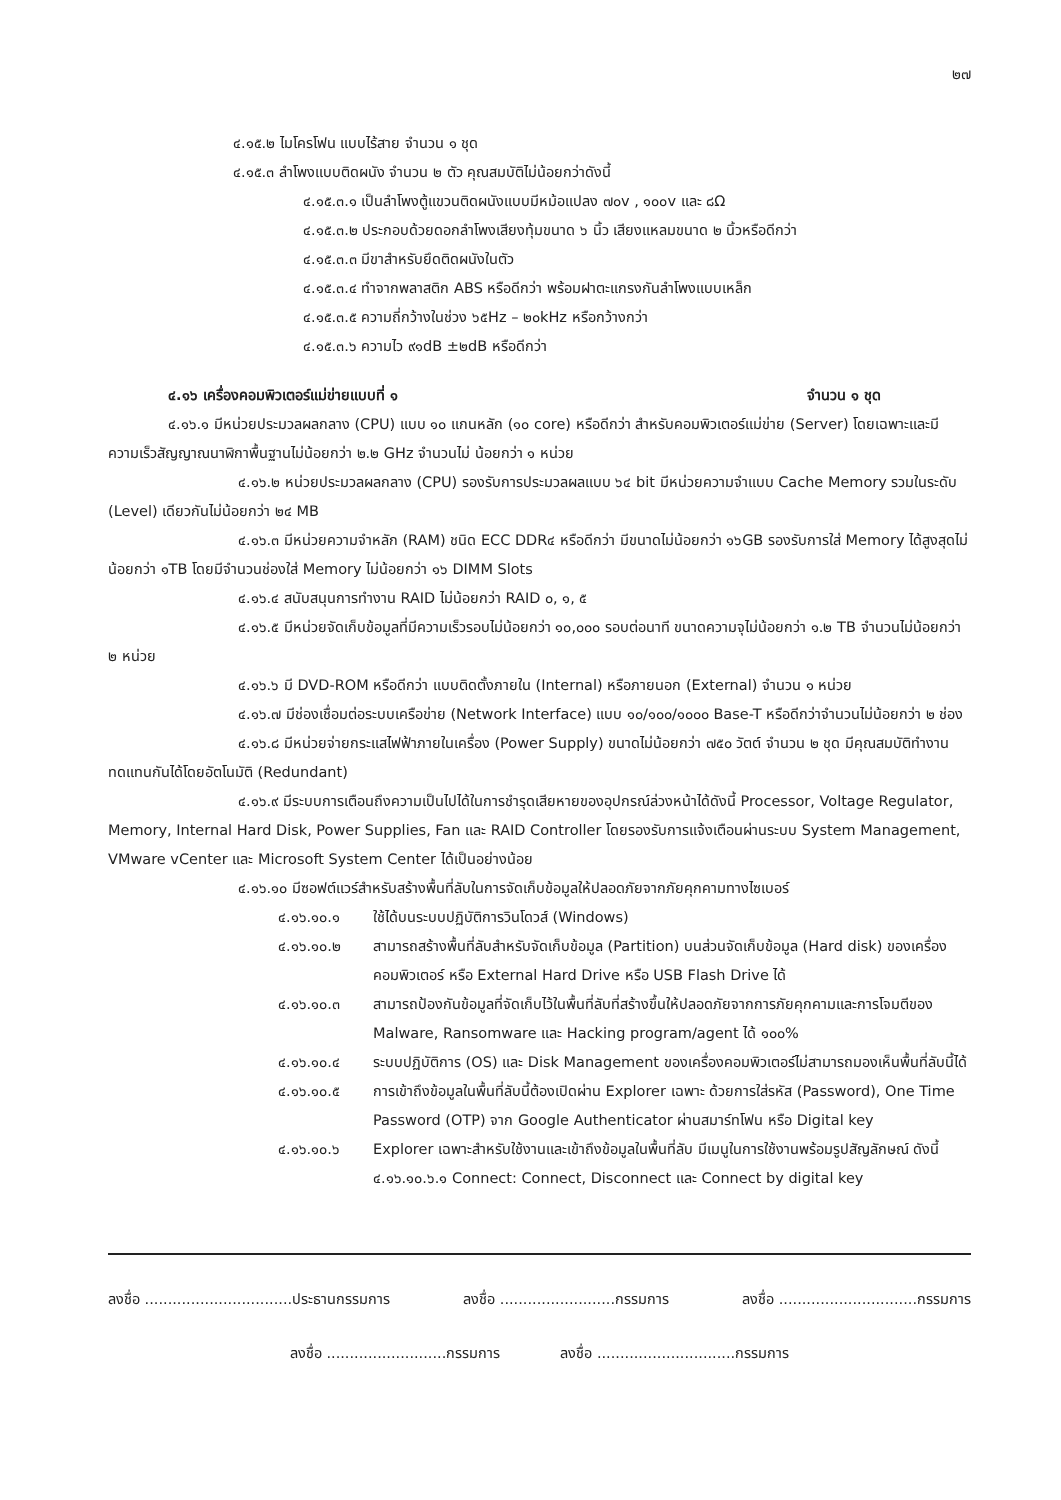๒๗
๔.๑๕.๒ ไมโครโฟน แบบไร้สาย จำนวน ๑ ชุด
๔.๑๕.๓ ลำโพงแบบติดผนัง จำนวน ๒ ตัว คุณสมบัติไม่น้อยกว่าดังนี้
๔.๑๕.๓.๑ เป็นลำโพงตู้แขวนติดผนังแบบมีหม้อแปลง ๗๐v , ๑๐๐v และ ๘Ω
๔.๑๕.๓.๒ ประกอบด้วยดอกลำโพงเสียงทุ้มขนาด ๖ นิ้ว เสียงแหลมขนาด ๒ นิ้วหรือดีกว่า
๔.๑๕.๓.๓ มีขาสำหรับยึดติดผนังในตัว
๔.๑๕.๓.๔ ทำจากพลาสติก ABS หรือดีกว่า พร้อมฝาตะแกรงกันลำโพงแบบเหล็ก
๔.๑๕.๓.๕ ความถี่กว้างในช่วง ๖๕Hz – ๒๐kHz หรือกว้างกว่า
๔.๑๕.๓.๖ ความไว ๙๑dB ±๒dB หรือดีกว่า
๔.๑๖ เครื่องคอมพิวเตอร์แม่ข่ายแบบที่ ๑ จำนวน ๑ ชุด
๔.๑๖.๑ มีหน่วยประมวลผลกลาง (CPU) แบบ ๑๐ แกนหลัก (๑๐ core) หรือดีกว่า สำหรับคอมพิวเตอร์แม่ข่าย (Server) โดยเฉพาะและมีความเร็วสัญญาณนาฬิกาพื้นฐานไม่น้อยกว่า ๒.๒ GHz จำนวนไม่ น้อยกว่า ๑ หน่วย
๔.๑๖.๒ หน่วยประมวลผลกลาง (CPU) รองรับการประมวลผลแบบ ๖๔ bit มีหน่วยความจำแบบ Cache Memory รวมในระดับ (Level) เดียวกันไม่น้อยกว่า ๒๔ MB
๔.๑๖.๓ มีหน่วยความจำหลัก (RAM) ชนิด ECC DDR๔ หรือดีกว่า มีขนาดไม่น้อยกว่า ๑๖GB รองรับการใส่ Memory ได้สูงสุดไม่น้อยกว่า ๑TB โดยมีจำนวนช่องใส่ Memory ไม่น้อยกว่า ๑๖ DIMM Slots
๔.๑๖.๔ สนับสนุนการทำงาน RAID ไม่น้อยกว่า RAID ๐, ๑, ๕
๔.๑๖.๕ มีหน่วยจัดเก็บข้อมูลที่มีความเร็วรอบไม่น้อยกว่า ๑๐,๐๐๐ รอบต่อนาที ขนาดความจุไม่น้อยกว่า ๑.๒ TB จำนวนไม่น้อยกว่า ๒ หน่วย
๔.๑๖.๖ มี DVD-ROM หรือดีกว่า แบบติดตั้งภายใน (Internal) หรือภายนอก (External) จำนวน ๑ หน่วย
๔.๑๖.๗ มีช่องเชื่อมต่อระบบเครือข่าย (Network Interface) แบบ ๑๐/๑๐๐/๑๐๐๐ Base-T หรือดีกว่าจำนวนไม่น้อยกว่า ๒ ช่อง
๔.๑๖.๘ มีหน่วยจ่ายกระแสไฟฟ้าภายในเครื่อง (Power Supply) ขนาดไม่น้อยกว่า ๗๕๐ วัตต์ จำนวน ๒ ชุด มีคุณสมบัติทำงานทดแทนกันได้โดยอัตโนมัติ (Redundant)
๔.๑๖.๙ มีระบบการเตือนถึงความเป็นไปได้ในการชำรุดเสียหายของอุปกรณ์ล่วงหน้าได้ดังนี้ Processor, Voltage Regulator, Memory, Internal Hard Disk, Power Supplies, Fan และ RAID Controller โดยรองรับการแจ้งเตือนผ่านระบบ System Management, VMware vCenter และ Microsoft System Center ได้เป็นอย่างน้อย
๔.๑๖.๑๐ มีซอฟต์แวร์สำหรับสร้างพื้นที่ลับในการจัดเก็บข้อมูลให้ปลอดภัยจากภัยคุกคามทางไซเบอร์
๔.๑๖.๑๐.๑ ใช้ได้บนระบบปฏิบัติการวินโดวส์ (Windows)
๔.๑๖.๑๐.๒ สามารถสร้างพื้นที่ลับสำหรับจัดเก็บข้อมูล (Partition) บนส่วนจัดเก็บข้อมูล (Hard disk) ของเครื่องคอมพิวเตอร์ หรือ External Hard Drive หรือ USB Flash Drive ได้
๔.๑๖.๑๐.๓ สามารถป้องกันข้อมูลที่จัดเก็บไว้ในพื้นที่ลับที่สร้างขึ้นให้ปลอดภัยจากการภัยคุกคามและการโจมตีของ Malware, Ransomware และ Hacking program/agent ได้ ๑๐๐%
๔.๑๖.๑๐.๔ ระบบปฏิบัติการ (OS) และ Disk Management ของเครื่องคอมพิวเตอร์ไม่สามารถมองเห็นพื้นที่ลับนี้ได้
๔.๑๖.๑๐.๕ การเข้าถึงข้อมูลในพื้นที่ลับนี้ต้องเปิดผ่าน Explorer เฉพาะ ด้วยการใส่รหัส (Password), One Time Password (OTP) จาก Google Authenticator ผ่านสมาร์ทโฟน หรือ Digital key
๔.๑๖.๑๐.๖ Explorer เฉพาะสำหรับใช้งานและเข้าถึงข้อมูลในพื้นที่ลับ มีเมนูในการใช้งานพร้อมรูปสัญลักษณ์ ดังนี้
๔.๑๖.๑๐.๖.๑ Connect: Connect, Disconnect และ Connect by digital key
ลงชื่อ ................................ประธานกรรมการ ลงชื่อ .........................กรรมการ ลงชื่อ ..............................กรรมการ
ลงชื่อ ..........................กรรมการ ลงชื่อ ..............................กรรมการ